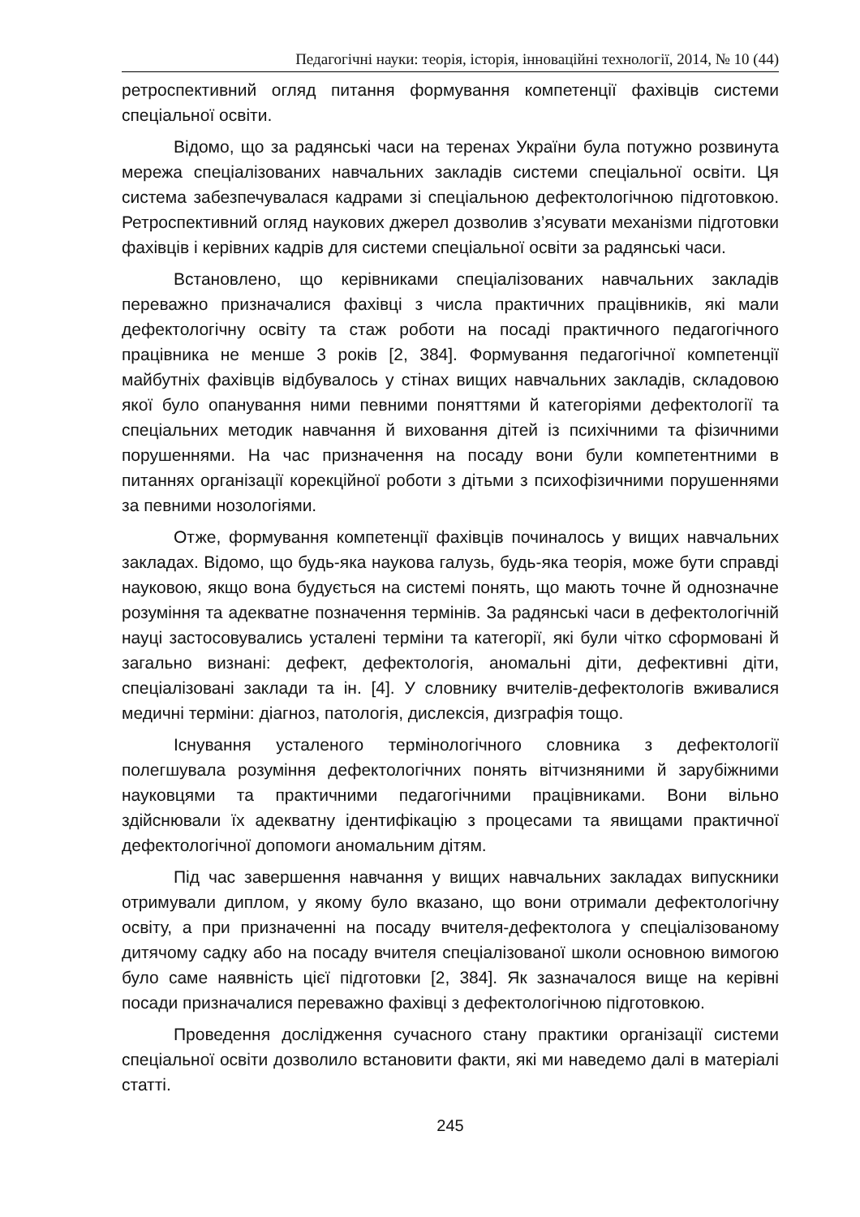Педагогічні науки: теорія, історія, інноваційні технології, 2014, № 10 (44)
ретроспективний огляд питання формування компетенції фахівців системи спеціальної освіти.
Відомо, що за радянські часи на теренах України була потужно розвинута мережа спеціалізованих навчальних закладів системи спеціальної освіти. Ця система забезпечувалася кадрами зі спеціальною дефектологічною підготовкою. Ретроспективний огляд наукових джерел дозволив з’ясувати механізми підготовки фахівців і керівних кадрів для системи спеціальної освіти за радянські часи.
Встановлено, що керівниками спеціалізованих навчальних закладів переважно призначалися фахівці з числа практичних працівників, які мали дефектологічну освіту та стаж роботи на посаді практичного педагогічного працівника не менше 3 років [2, 384]. Формування педагогічної компетенції майбутніх фахівців відбувалось у стінах вищих навчальних закладів, складовою якої було опанування ними певними поняттями й категоріями дефектології та спеціальних методик навчання й виховання дітей із психічними та фізичними порушеннями. На час призначення на посаду вони були компетентними в питаннях організації корекційної роботи з дітьми з психофізичними порушеннями за певними нозологіями.
Отже, формування компетенції фахівців починалось у вищих навчальних закладах. Відомо, що будь-яка наукова галузь, будь-яка теорія, може бути справді науковою, якщо вона будується на системі понять, що мають точне й однозначне розуміння та адекватне позначення термінів. За радянські часи в дефектологічній науці застосовувались усталені терміни та категорії, які були чітко сформовані й загально визнані: дефект, дефектологія, аномальні діти, дефективні діти, спеціалізовані заклади та ін. [4]. У словнику вчителів-дефектологів вживалися медичні терміни: діагноз, патологія, дислексія, дизграфія тощо.
Існування усталеного термінологічного словника з дефектології полегшувала розуміння дефектологічних понять вітчизняними й зарубіжними науковцями та практичними педагогічними працівниками. Вони вільно здійснювали їх адекватну ідентифікацію з процесами та явищами практичної дефектологічної допомоги аномальним дітям.
Під час завершення навчання у вищих навчальних закладах випускники отримували диплом, у якому було вказано, що вони отримали дефектологічну освіту, а при призначенні на посаду вчителя-дефектолога у спеціалізованому дитячому садку або на посаду вчителя спеціалізованої школи основною вимогою було саме наявність цієї підготовки [2, 384]. Як зазначалося вище на керівні посади призначалися переважно фахівці з дефектологічною підготовкою.
Проведення дослідження сучасного стану практики організації системи спеціальної освіти дозволило встановити факти, які ми наведемо далі в матеріалі статті.
245